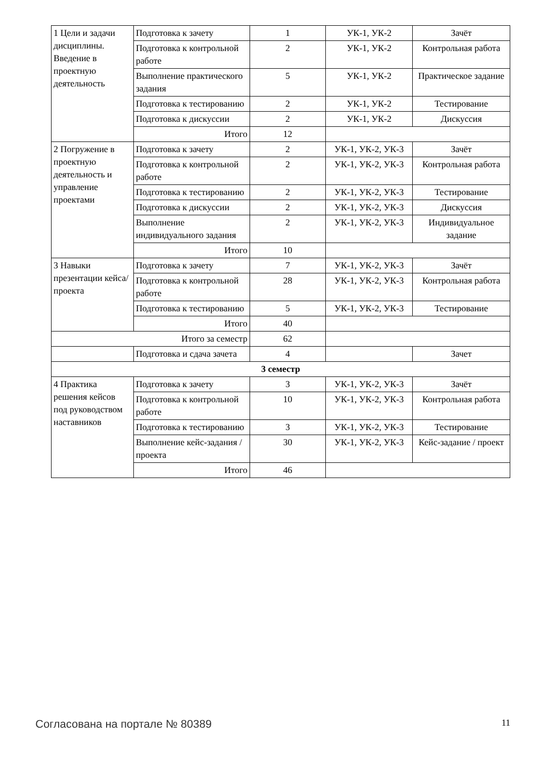| 1 Цели и задачи дисциплины. Введение в проектную деятельность | Подготовка к зачету | 1 | УК-1, УК-2 | Зачёт |
| | Подготовка к контрольной работе | 2 | УК-1, УК-2 | Контрольная работа |
| | Выполнение практического задания | 5 | УК-1, УК-2 | Практическое задание |
| | Подготовка к тестированию | 2 | УК-1, УК-2 | Тестирование |
| | Подготовка к дискуссии | 2 | УК-1, УК-2 | Дискуссия |
| | Итого | 12 | | |
| 2 Погружение в проектную деятельность и управление проектами | Подготовка к зачету | 2 | УК-1, УК-2, УК-3 | Зачёт |
| | Подготовка к контрольной работе | 2 | УК-1, УК-2, УК-3 | Контрольная работа |
| | Подготовка к тестированию | 2 | УК-1, УК-2, УК-3 | Тестирование |
| | Подготовка к дискуссии | 2 | УК-1, УК-2, УК-3 | Дискуссия |
| | Выполнение индивидуального задания | 2 | УК-1, УК-2, УК-3 | Индивидуальное задание |
| | Итого | 10 | | |
| 3 Навыки презентации кейса/проекта | Подготовка к зачету | 7 | УК-1, УК-2, УК-3 | Зачёт |
| | Подготовка к контрольной работе | 28 | УК-1, УК-2, УК-3 | Контрольная работа |
| | Подготовка к тестированию | 5 | УК-1, УК-2, УК-3 | Тестирование |
| | Итого | 40 | | |
| Итого за семестр | | 62 | | |
| | Подготовка и сдача зачета | 4 | | Зачет |
| 3 семестр | | | | |
| 4 Практика решения кейсов под руководством наставников | Подготовка к зачету | 3 | УК-1, УК-2, УК-3 | Зачёт |
| | Подготовка к контрольной работе | 10 | УК-1, УК-2, УК-3 | Контрольная работа |
| | Подготовка к тестированию | 3 | УК-1, УК-2, УК-3 | Тестирование |
| | Выполнение кейс-задания / проекта | 30 | УК-1, УК-2, УК-3 | Кейс-задание / проект |
| | Итого | 46 | | |
Согласована на портале № 80389 11